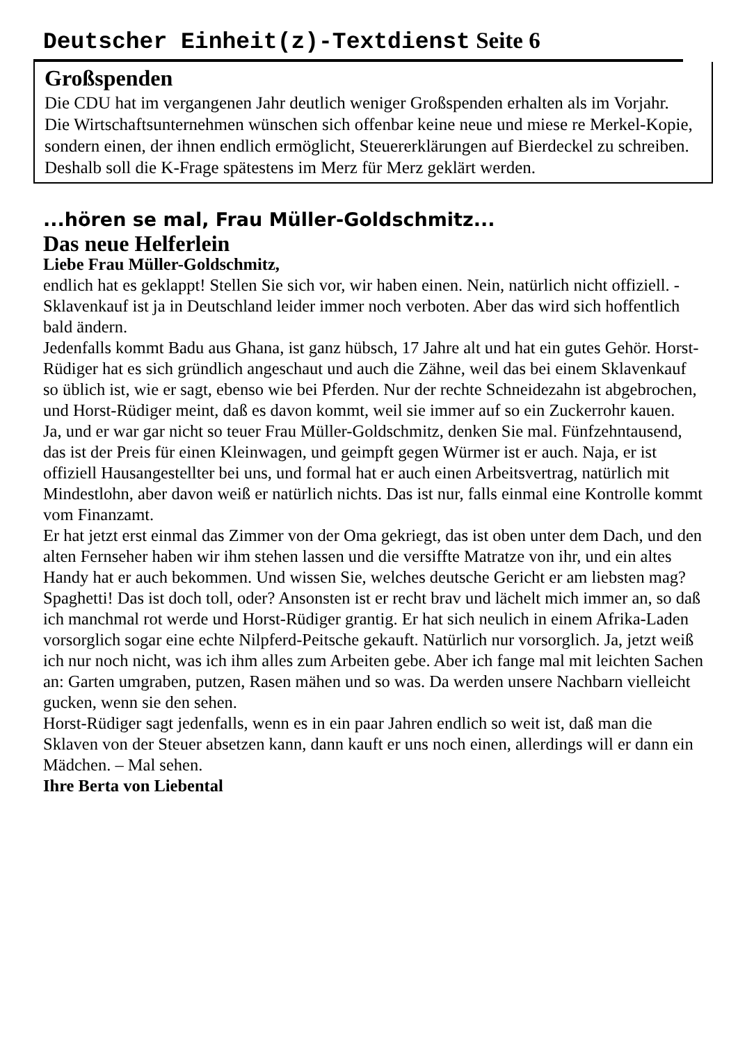Deutscher Einheit(z)-Textdienst Seite 6
Großspenden
Die CDU hat im vergangenen Jahr deutlich weniger Großspenden erhalten als im Vorjahr.
Die Wirtschaftsunternehmen wünschen sich offenbar keine neue und miese re Merkel-Kopie, sondern einen, der ihnen endlich ermöglicht, Steuererklärungen auf Bierdeckel zu schreiben. Deshalb soll die K-Frage spätestens im Merz für Merz geklärt werden.
...hören se mal, Frau Müller-Goldschmitz...
Das neue Helferlein
Liebe Frau Müller-Goldschmitz,
endlich hat es geklappt! Stellen Sie sich vor, wir haben einen. Nein, natürlich nicht offiziell. - Sklavenkauf ist ja in Deutschland leider immer noch verboten. Aber das wird sich hoffentlich bald ändern.
Jedenfalls kommt Badu aus Ghana, ist ganz hübsch, 17 Jahre alt und hat ein gutes Gehör. Horst-Rüdiger hat es sich gründlich angeschaut und auch die Zähne, weil das bei einem Sklavenkauf so üblich ist, wie er sagt, ebenso wie bei Pferden. Nur der rechte Schneidezahn ist abgebrochen, und Horst-Rüdiger meint, daß es davon kommt, weil sie immer auf so ein Zuckerrohr kauen.
Ja, und er war gar nicht so teuer Frau Müller-Goldschmitz, denken Sie mal. Fünfzehntausend, das ist der Preis für einen Kleinwagen, und geimpft gegen Würmer ist er auch. Naja, er ist offiziell Hausangestellter bei uns, und formal hat er auch einen Arbeitsvertrag, natürlich mit Mindestlohn, aber davon weiß er natürlich nichts. Das ist nur, falls einmal eine Kontrolle kommt vom Finanzamt.
Er hat jetzt erst einmal das Zimmer von der Oma gekriegt, das ist oben unter dem Dach, und den alten Fernseher haben wir ihm stehen lassen und die versiffte Matratze von ihr, und ein altes Handy hat er auch bekommen. Und wissen Sie, welches deutsche Gericht er am liebsten mag? Spaghetti! Das ist doch toll, oder? Ansonsten ist er recht brav und lächelt mich immer an, so daß ich manchmal rot werde und Horst-Rüdiger grantig. Er hat sich neulich in einem Afrika-Laden vorsorglich sogar eine echte Nilpferd-Peitsche gekauft. Natürlich nur vorsorglich. Ja, jetzt weiß ich nur noch nicht, was ich ihm alles zum Arbeiten gebe. Aber ich fange mal mit leichten Sachen an: Garten umgraben, putzen, Rasen mähen und so was. Da werden unsere Nachbarn vielleicht gucken, wenn sie den sehen.
Horst-Rüdiger sagt jedenfalls, wenn es in ein paar Jahren endlich so weit ist, daß man die Sklaven von der Steuer absetzen kann, dann kauft er uns noch einen, allerdings will er dann ein Mädchen. – Mal sehen.
Ihre Berta von Liebental